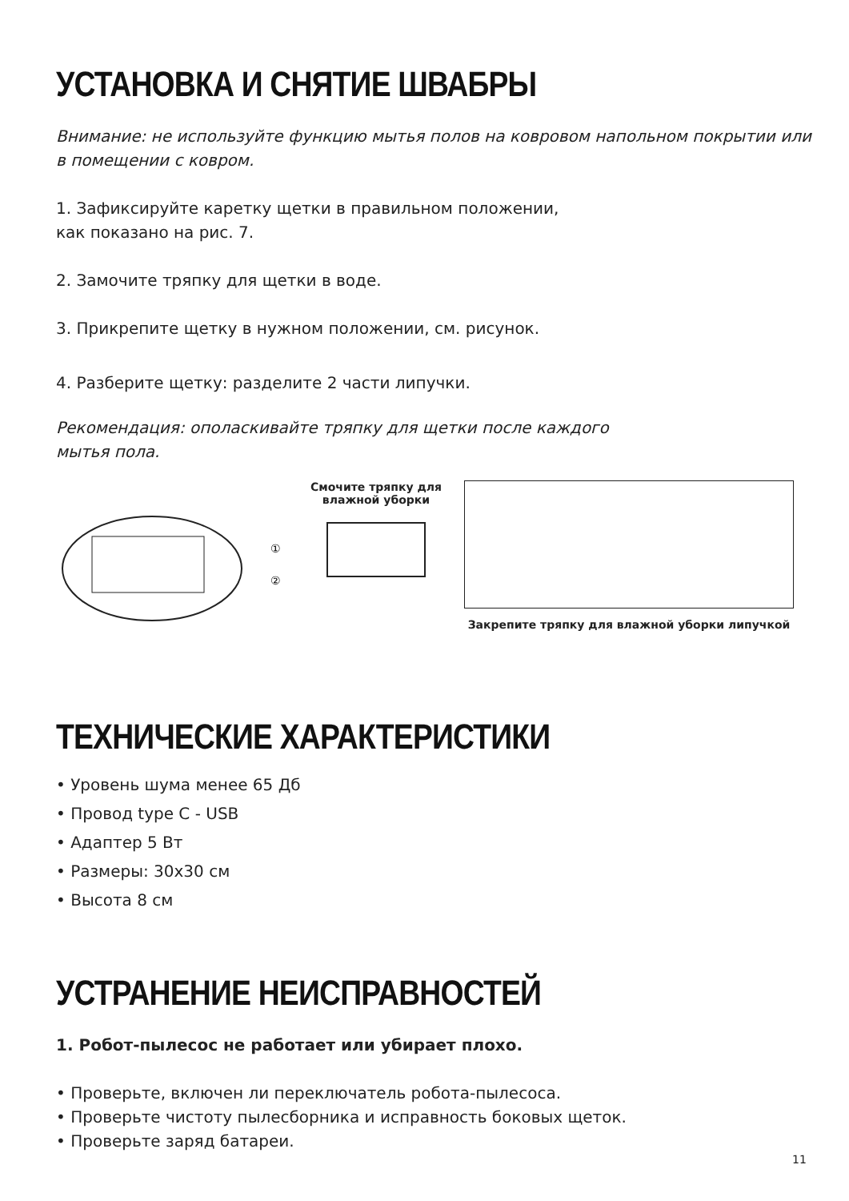УСТАНОВКА И СНЯТИЕ ШВАБРЫ
Внимание: не используйте функцию мытья полов на ковровом напольном покрытии или в помещении с ковром.
1. Зафиксируйте каретку щетки в правильном положении,
как показано на рис. 7.
2. Замочите тряпку для щетки в воде.
3. Прикрепите щетку в нужном положении, см. рисунок.
4. Разберите щетку: разделите 2 части липучки.
Рекомендация: ополаскивайте тряпку для щетки после каждого
мытья пола.
①
②
Смочите тряпку для влажной уборки
Закрепите тряпку для влажной уборки липучкой
ТЕХНИЧЕСКИЕ ХАРАКТЕРИСТИКИ
• Уровень шума менее 65 Дб
• Провод type C - USB
• Адаптер 5 Вт
• Размеры: 30х30 см
• Высота 8 см
УСТРАНЕНИЕ НЕИСПРАВНОСТЕЙ
1. Робот-пылесос не работает или убирает плохо.
• Проверьте, включен ли переключатель робота-пылесоса.
• Проверьте чистоту пылесборника и исправность боковых щеток.
• Проверьте заряд батареи.
11